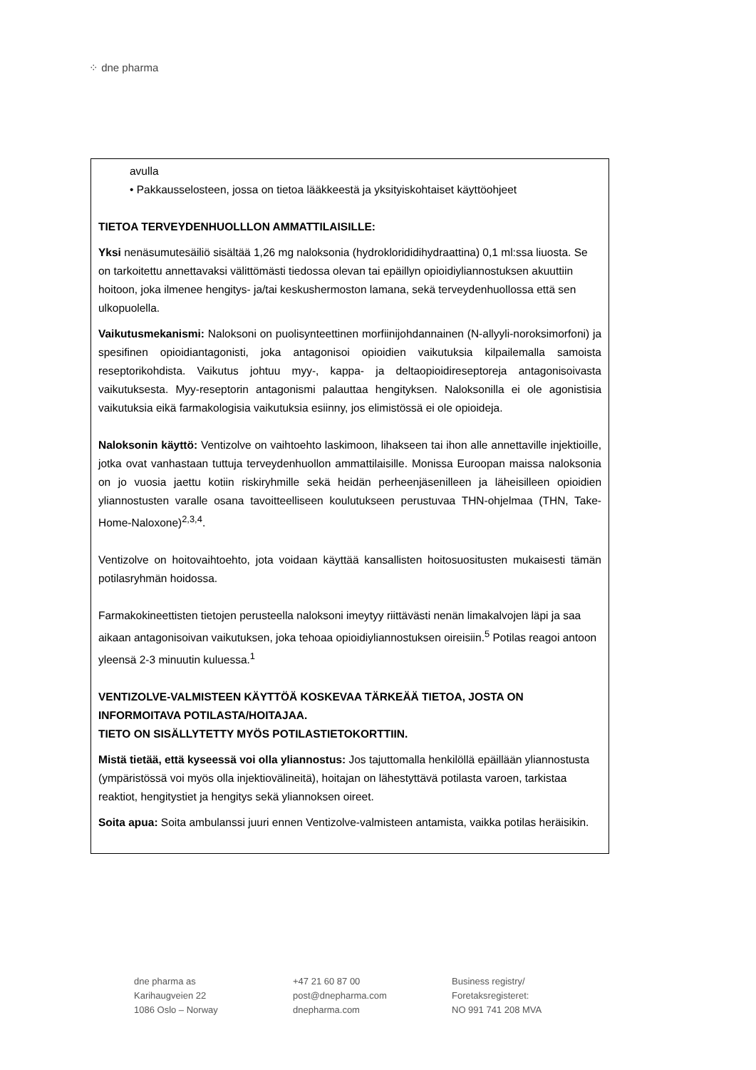⁘ dne pharma
avulla
• Pakkausselosteen, jossa on tietoa lääkkeestä ja yksityiskohtaiset käyttöohjeet
TIETOA TERVEYDENHUOLLLON AMMATTILAISILLE:
Yksi nenäsumutesäiliö sisältää 1,26 mg naloksonia (hydroklorididihydraattina) 0,1 ml:ssa liuosta. Se on tarkoitettu annettavaksi välittömästi tiedossa olevan tai epäillyn opioidiyliannostuksen akuuttiin hoitoon, joka ilmenee hengitys- ja/tai keskushermoston lamana, sekä terveydenhuollossa että sen ulkopuolella.
Vaikutusmekanismi: Naloksoni on puolisynteettinen morfiinijohdannainen (N-allyyli-noroksimorfoni) ja spesifinen opioidiantagonisti, joka antagonisoi opioidien vaikutuksia kilpailemalla samoista reseptorikohdista. Vaikutus johtuu myy-, kappa- ja deltaopioidireseptoreja antagonisoivasta vaikutuksesta. Myy-reseptorin antagonismi palauttaa hengityksen. Naloksonilla ei ole agonistisia vaikutuksia eikä farmakologisia vaikutuksia esiinny, jos elimistössä ei ole opioideja.
Naloksonin käyttö: Ventizolve on vaihtoehto laskimoon, lihakseen tai ihon alle annettaville injektioille, jotka ovat vanhastaan tuttuja terveydenhuollon ammattilaisille. Monissa Euroopan maissa naloksonia on jo vuosia jaettu kotiin riskiryhmille sekä heidän perheenjäsenilleen ja läheisilleen opioidien yliannostusten varalle osana tavoitteelliseen koulutukseen perustuvaa THN-ohjelmaa (THN, Take-Home-Naloxone)<sup>2,3,4</sup>.
Ventizolve on hoitovaihtoehto, jota voidaan käyttää kansallisten hoitosuositusten mukaisesti tämän potilasryhmän hoidossa.
Farmakokineettisten tietojen perusteella naloksoni imeytyy riittävästi nenän limakalvojen läpi ja saa aikaan antagonisoivan vaikutuksen, joka tehoaa opioidiyliannostuksen oireisiin.<sup>5</sup> Potilas reagoi antoon yleensä 2-3 minuutin kuluessa.<sup>1</sup>
VENTIZOLVE-VALMISTEEN KÄYTTÖÄ KOSKEVAA TÄRKEÄÄ TIETOA, JOSTA ON INFORMOITAVA POTILASTA/HOITAJAA.
TIETO ON SISÄLLYTETTY MYÖS POTILASTIETOKORTTIIN.
Mistä tietää, että kyseessä voi olla yliannostus: Jos tajuttomalla henkilöllä epäillään yliannostusta (ympäristössä voi myös olla injektiovälineitä), hoitajan on lähestyttävä potilasta varoen, tarkistaa reaktiot, hengitystiet ja hengitys sekä yliannoksen oireet.
Soita apua: Soita ambulanssi juuri ennen Ventizolve-valmisteen antamista, vaikka potilas heräisikin.
dne pharma as
Karihaugveien 22
1086 Oslo – Norway
+47 21 60 87 00
post@dnepharma.com
dnepharma.com
Business registry/
Foretaksregisteret:
NO 991 741 208 MVA